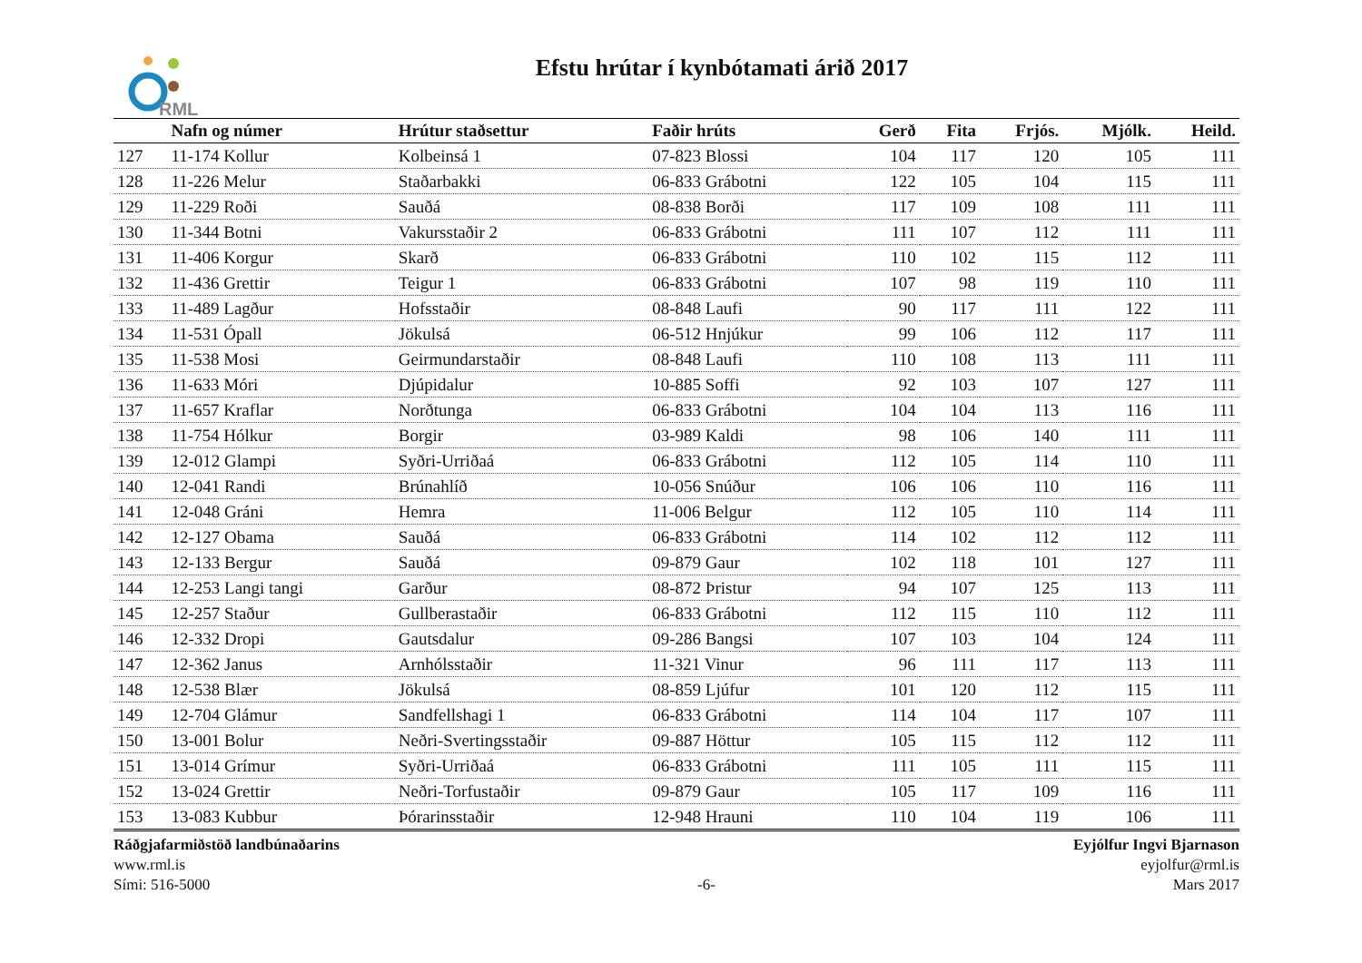RML
Efstu hrútar í kynbótamati árið 2017
| | Nafn og númer | Hrútur staðsettur | Faðir hrúts | Gerð | Fita | Frjós. | Mjólk. | Heild. |
| --- | --- | --- | --- | --- | --- | --- | --- | --- |
| 127 | 11-174 Kollur | Kolbeinsá 1 | 07-823 Blossi | 104 | 117 | 120 | 105 | 111 |
| 128 | 11-226 Melur | Staðarbakki | 06-833 Grábotni | 122 | 105 | 104 | 115 | 111 |
| 129 | 11-229 Roði | Sauðá | 08-838 Borði | 117 | 109 | 108 | 111 | 111 |
| 130 | 11-344 Botni | Vakursstaðir 2 | 06-833 Grábotni | 111 | 107 | 112 | 111 | 111 |
| 131 | 11-406 Korgur | Skarð | 06-833 Grábotni | 110 | 102 | 115 | 112 | 111 |
| 132 | 11-436 Grettir | Teigur 1 | 06-833 Grábotni | 107 | 98 | 119 | 110 | 111 |
| 133 | 11-489 Lagður | Hofsstaðir | 08-848 Laufi | 90 | 117 | 111 | 122 | 111 |
| 134 | 11-531 Ópall | Jökulsá | 06-512 Hnjúkur | 99 | 106 | 112 | 117 | 111 |
| 135 | 11-538 Mosi | Geirmundarstaðir | 08-848 Laufi | 110 | 108 | 113 | 111 | 111 |
| 136 | 11-633 Móri | Djúpidalur | 10-885 Soffi | 92 | 103 | 107 | 127 | 111 |
| 137 | 11-657 Kraflar | Norðtunga | 06-833 Grábotni | 104 | 104 | 113 | 116 | 111 |
| 138 | 11-754 Hólkur | Borgir | 03-989 Kaldi | 98 | 106 | 140 | 111 | 111 |
| 139 | 12-012 Glampi | Syðri-Urriðaá | 06-833 Grábotni | 112 | 105 | 114 | 110 | 111 |
| 140 | 12-041 Randi | Brúnahlíð | 10-056 Snúður | 106 | 106 | 110 | 116 | 111 |
| 141 | 12-048 Gráni | Hemra | 11-006 Belgur | 112 | 105 | 110 | 114 | 111 |
| 142 | 12-127 Obama | Sauðá | 06-833 Grábotni | 114 | 102 | 112 | 112 | 111 |
| 143 | 12-133 Bergur | Sauðá | 09-879 Gaur | 102 | 118 | 101 | 127 | 111 |
| 144 | 12-253 Langi tangi | Garður | 08-872 Þristur | 94 | 107 | 125 | 113 | 111 |
| 145 | 12-257 Staður | Gullberastaðir | 06-833 Grábotni | 112 | 115 | 110 | 112 | 111 |
| 146 | 12-332 Dropi | Gautsdalur | 09-286 Bangsi | 107 | 103 | 104 | 124 | 111 |
| 147 | 12-362 Janus | Arnhólsstaðir | 11-321 Vinur | 96 | 111 | 117 | 113 | 111 |
| 148 | 12-538 Blær | Jökulsá | 08-859 Ljúfur | 101 | 120 | 112 | 115 | 111 |
| 149 | 12-704 Glámur | Sandfellshagi 1 | 06-833 Grábotni | 114 | 104 | 117 | 107 | 111 |
| 150 | 13-001 Bolur | Neðri-Svertingsstaðir | 09-887 Höttur | 105 | 115 | 112 | 112 | 111 |
| 151 | 13-014 Grímur | Syðri-Urriðaá | 06-833 Grábotni | 111 | 105 | 111 | 115 | 111 |
| 152 | 13-024 Grettir | Neðri-Torfustaðir | 09-879 Gaur | 105 | 117 | 109 | 116 | 111 |
| 153 | 13-083 Kubbur | Þórarinsstaðir | 12-948 Hrauni | 110 | 104 | 119 | 106 | 111 |
Ráðgjafarmiðstöð landbúnaðarins
www.rml.is
Sími: 516-5000
-6- Eyjólfur Ingvi Bjarnason
eyjolfur@rml.is
Mars 2017